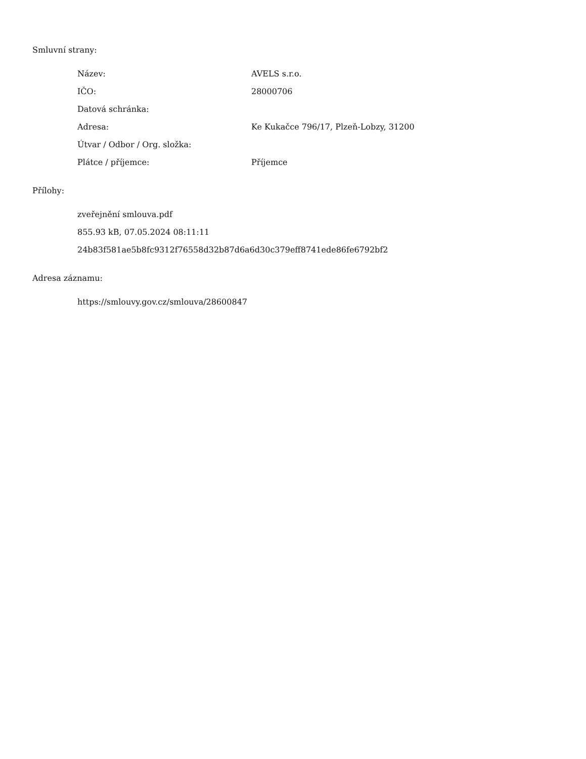Smluvní strany:
| Název: | AVELS s.r.o. |
| IČO: | 28000706 |
| Datová schránka: | |
| Adresa: | Ke Kukačce 796/17, Plzeň-Lobzy, 31200 |
| Útvar / Odbor / Org. složka: | |
| Plátce / příjemce: | Příjemce |
Přílohy:
zveřejnění smlouva.pdf
855.93 kB, 07.05.2024 08:11:11
24b83f581ae5b8fc9312f76558d32b87d6a6d30c379eff8741ede86fe6792bf2
Adresa záznamu:
https://smlouvy.gov.cz/smlouva/28600847